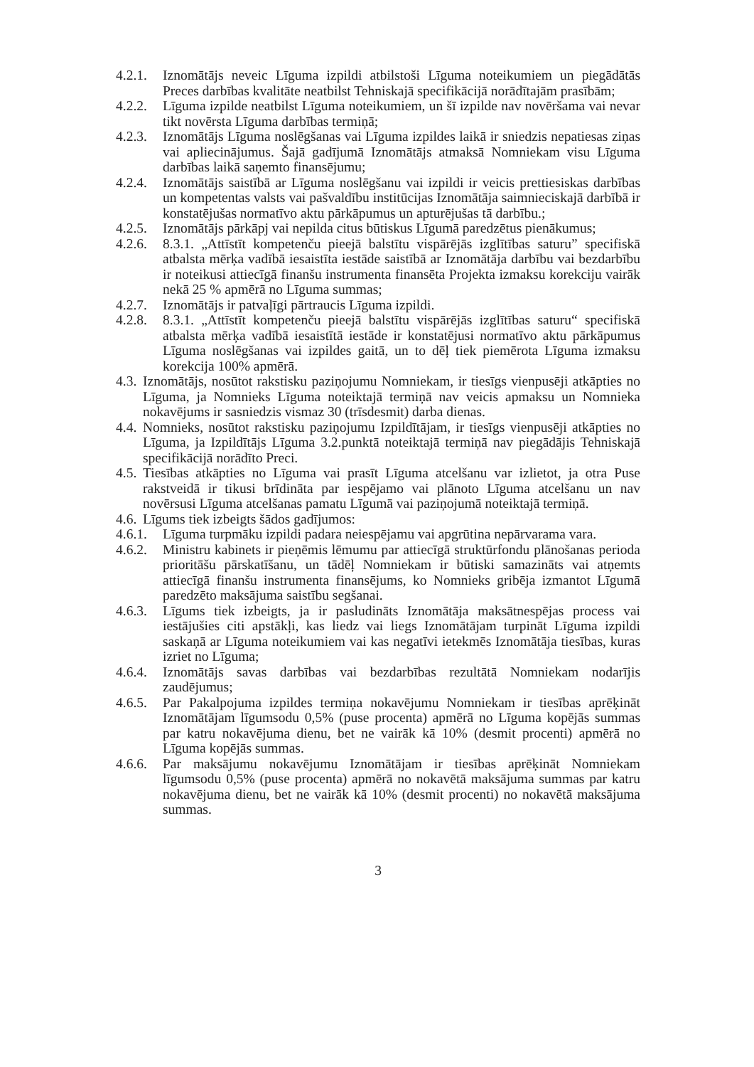4.2.1. Iznomātājs neveic Līguma izpildi atbilstoši Līguma noteikumiem un piegādātās Preces darbības kvalitāte neatbilst Tehniskajā specifikācijā norādītajām prasībām;
4.2.2. Līguma izpilde neatbilst Līguma noteikumiem, un šī izpilde nav novēršama vai nevar tikt novērsta Līguma darbības termiņā;
4.2.3. Iznomātājs Līguma noslēgšanas vai Līguma izpildes laikā ir sniedzis nepatiesas ziņas vai apliecinājumus. Šajā gadījumā Iznomātājs atmaksā Nomniekam visu Līguma darbības laikā saņemto finansējumu;
4.2.4. Iznomātājs saistībā ar Līguma noslēgšanu vai izpildi ir veicis prettiesiskas darbības un kompetentas valsts vai pašvaldību institūcijas Iznomātāja saimnieciskajā darbībā ir konstatējušas normatīvo aktu pārkāpumus un apturējušas tā darbību.;
4.2.5. Iznomātājs pārkāpj vai nepilda citus būtiskus Līgumā paredzētus pienākumus;
4.2.6. 8.3.1. „Attīstīt kompetenču pieejā balstītu vispārējās izglītības saturu” specifiskā atbalsta mērķa vadībā iesaistīta iestāde saistībā ar Iznomātāja darbību vai bezdarbību ir noteikusi attiecīgā finanšu instrumenta finansēta Projekta izmaksu korekciju vairāk nekā 25 % apmērā no Līguma summas;
4.2.7. Iznomātājs ir patvaļīgi pārtraucis Līguma izpildi.
4.2.8. 8.3.1. „Attīstīt kompetenču pieejā balstītu vispārējās izglītības saturu“ specifiskā atbalsta mērķa vadībā iesaistītā iestāde ir konstatējusi normatīvo aktu pārkāpumus Līguma noslēgšanas vai izpildes gaitā, un to dēļ tiek piemērota Līguma izmaksu korekcija 100% apmērā.
4.3. Iznomātājs, nosūtot rakstisku paziņojumu Nomniekam, ir tiesīgs vienpusēji atkāpties no Līguma, ja Nomnieks Līguma noteiktajā termiņā nav veicis apmaksu un Nomnieka nokavējums ir sasniedzis vismaz 30 (trīsdesmit) darba dienas.
4.4. Nomnieks, nosūtot rakstisku paziņojumu Izpildītājam, ir tiesīgs vienpusēji atkāpties no Līguma, ja Izpildītājs Līguma 3.2.punktā noteiktajā termiņā nav piegādājis Tehniskajā specifikācijā norādīto Preci.
4.5. Tiesības atkāpties no Līguma vai prasīt Līguma atcelšanu var izlietot, ja otra Puse rakstveidā ir tikusi brīdināta par iespējamo vai plānoto Līguma atcelšanu un nav novērsusi Līguma atcelšanas pamatu Līgumā vai paziņojumā noteiktajā termiņā.
4.6. Līgums tiek izbeigts šādos gadījumos:
4.6.1. Līguma turpmāku izpildi padara neiespējamu vai apgrūtina nepārvarama vara.
4.6.2. Ministru kabinets ir pieņēmis lēmumu par attiecīgā struktūrfondu plānošanas perioda prioritāšu pārskatīšanu, un tādēļ Nomniekam ir būtiski samazināts vai atņemts attiecīgā finanšu instrumenta finansējums, ko Nomnieks gribēja izmantot Līgumā paredzēto maksājuma saistību segšanai.
4.6.3. Līgums tiek izbeigts, ja ir pasludināts Iznomātāja maksātnespējas process vai iestājušies citi apstākļi, kas liedz vai liegs Iznomātājam turpināt Līguma izpildi saskaņā ar Līguma noteikumiem vai kas negatīvi ietekmēs Iznomātāja tiesības, kuras izriet no Līguma;
4.6.4. Iznomātājs savas darbības vai bezdarbības rezultātā Nomniekam nodarījis zaudējumus;
4.6.5. Par Pakalpojuma izpildes termiņa nokavējumu Nomniekam ir tiesības aprēķināt Iznomātājam līgumsodu 0,5% (puse procenta) apmērā no Līguma kopējās summas par katru nokavējuma dienu, bet ne vairāk kā 10% (desmit procenti) apmērā no Līguma kopējās summas.
4.6.6. Par maksājumu nokavējumu Iznomātājam ir tiesības aprēķināt Nomniekam līgumsodu 0,5% (puse procenta) apmērā no nokavētā maksājuma summas par katru nokavējuma dienu, bet ne vairāk kā 10% (desmit procenti) no nokavētā maksājuma summas.
3